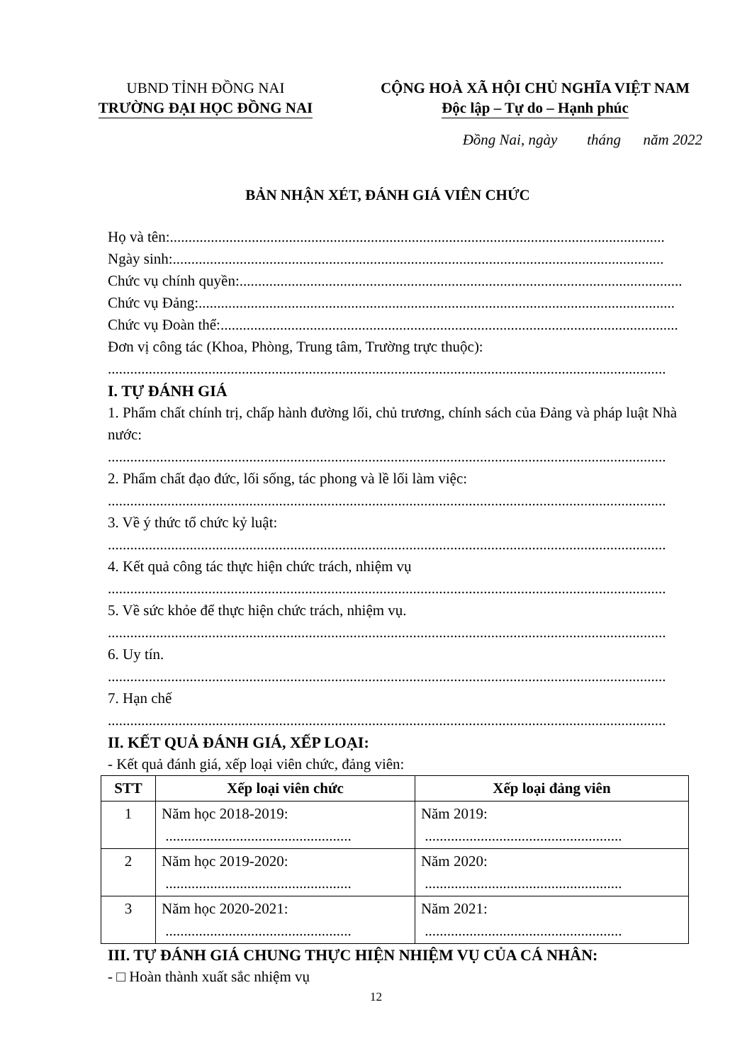UBND TỈNH ĐỒNG NAI
TRƯỜNG ĐẠI HỌC ĐỒNG NAI
CỘNG HOÀ XÃ HỘI CHỦ NGHĨA VIỆT NAM
Độc lập – Tự do – Hạnh phúc
Đồng Nai, ngày tháng năm 2022
BẢN NHẬN XÉT, ĐÁNH GIÁ VIÊN CHỨC
Họ và tên:.....................................................................................................................................
Ngày sinh:....................................................................................................................................
Chức vụ chính quyền:.......................................................................................................................
Chức vụ Đảng:................................................................................................................................
Chức vụ Đoàn thể:...........................................................................................................................
Đơn vị công tác (Khoa, Phòng, Trung tâm, Trường trực thuộc):
......................................................................................................................................................
I. TỰ ĐÁNH GIÁ
1. Phẩm chất chính trị, chấp hành đường lối, chủ trương, chính sách của Đảng và pháp luật Nhà nước:
......................................................................................................................................................
2. Phẩm chất đạo đức, lối sống, tác phong và lề lối làm việc:
......................................................................................................................................................
3. Về ý thức tổ chức kỷ luật:
......................................................................................................................................................
4. Kết quả công tác thực hiện chức trách, nhiệm vụ
......................................................................................................................................................
5. Về sức khỏe để thực hiện chức trách, nhiệm vụ.
......................................................................................................................................................
6. Uy tín.
......................................................................................................................................................
7. Hạn chế
......................................................................................................................................................
II. KẾT QUẢ ĐÁNH GIÁ, XẾP LOẠI:
- Kết quả đánh giá, xếp loại viên chức, đảng viên:
| STT | Xếp loại viên chức | Xếp loại đảng viên |
| --- | --- | --- |
| 1 | Năm học 2018-2019: .................................................. | Năm 2019: ..................................................... |
| 2 | Năm học 2019-2020: .................................................. | Năm 2020: ..................................................... |
| 3 | Năm học 2020-2021: .................................................. | Năm 2021: ..................................................... |
III. TỰ ĐÁNH GIÁ CHUNG THỰC HIỆN NHIỆM VỤ CỦA CÁ NHÂN:
- □ Hoàn thành xuất sắc nhiệm vụ
12